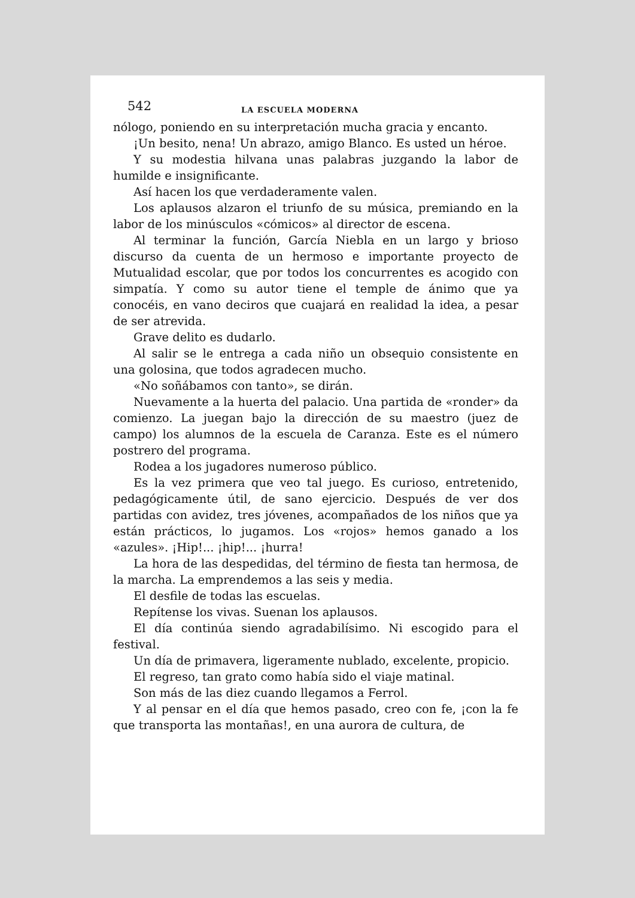542 LA ESCUELA MODERNA
nólogo, poniendo en su interpretación mucha gracia y encanto.
¡Un besito, nena! Un abrazo, amigo Blanco. Es usted un héroe.
Y su modestia hilvana unas palabras juzgando la labor de humilde e insignificante.
Así hacen los que verdaderamente valen.
Los aplausos alzaron el triunfo de su música, premiando en la labor de los minúsculos «cómicos» al director de escena.
Al terminar la función, García Niebla en un largo y brioso discurso da cuenta de un hermoso e importante proyecto de Mutualidad escolar, que por todos los concurrentes es acogido con simpatía. Y como su autor tiene el temple de ánimo que ya conocéis, en vano deciros que cuajará en realidad la idea, a pesar de ser atrevida.
Grave delito es dudarlo.
Al salir se le entrega a cada niño un obsequio consistente en una golosina, que todos agradecen mucho.
«No soñábamos con tanto», se dirán.
Nuevamente a la huerta del palacio. Una partida de «ronder» da comienzo. La juegan bajo la dirección de su maestro (juez de campo) los alumnos de la escuela de Caranza. Este es el número postrero del programa.
Rodea a los jugadores numeroso público.
Es la vez primera que veo tal juego. Es curioso, entretenido, pedagógicamente útil, de sano ejercicio. Después de ver dos partidas con avidez, tres jóvenes, acompañados de los niños que ya están prácticos, lo jugamos. Los «rojos» hemos ganado a los «azules». ¡Hip!... ¡hip!... ¡hurra!
La hora de las despedidas, del término de fiesta tan hermosa, de la marcha. La emprendemos a las seis y media.
El desfile de todas las escuelas.
Repítense los vivas. Suenan los aplausos.
El día continúa siendo agradabilísimo. Ni escogido para el festival.
Un día de primavera, ligeramente nublado, excelente, propicio.
El regreso, tan grato como había sido el viaje matinal.
Son más de las diez cuando llegamos a Ferrol.
Y al pensar en el día que hemos pasado, creo con fe, ¡con la fe que transporta las montañas!, en una aurora de cultura, de